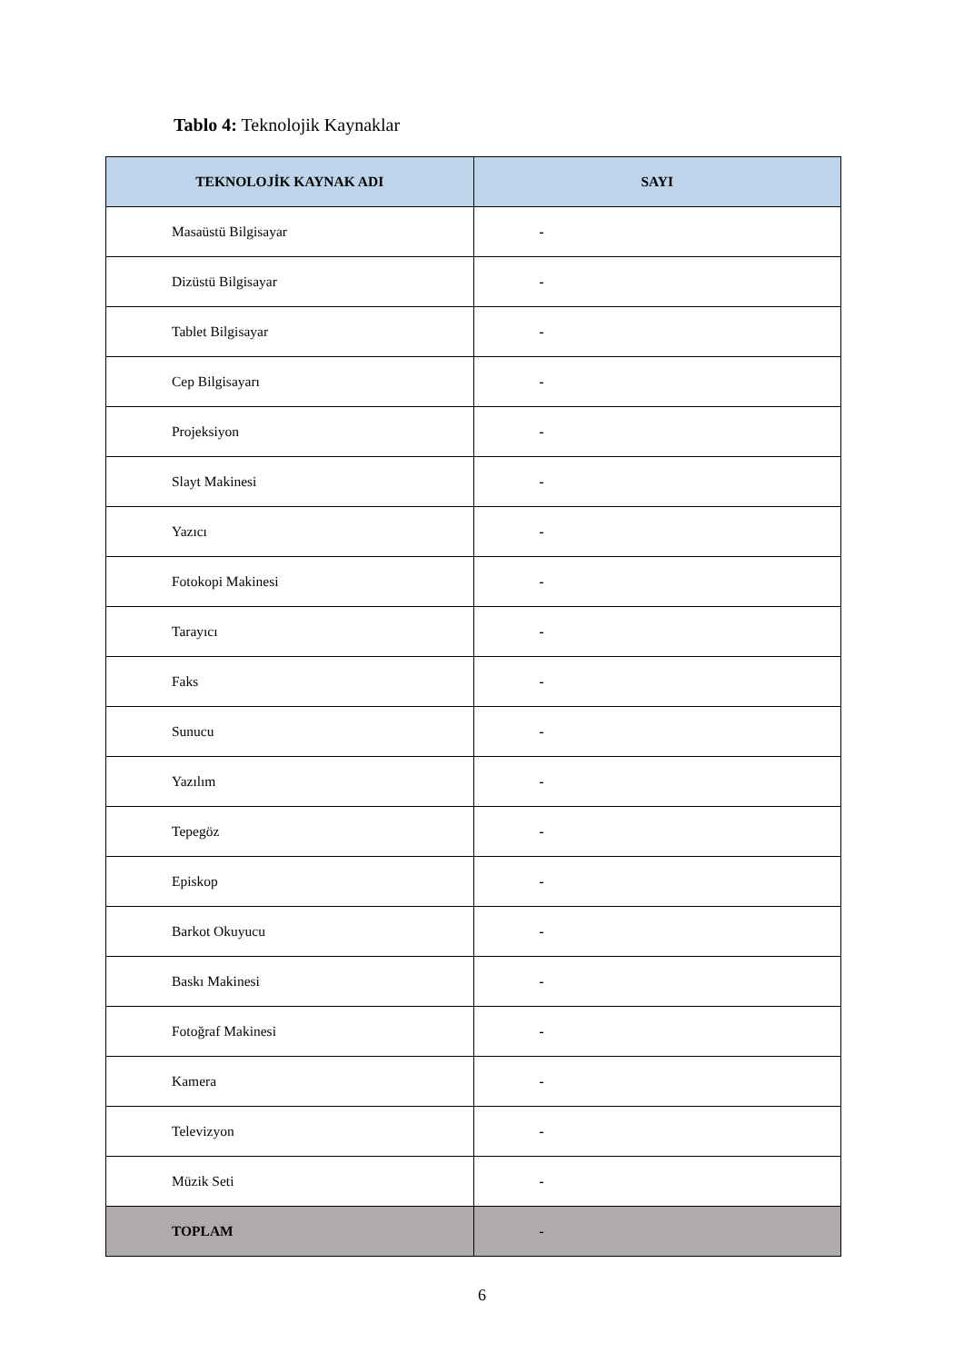Tablo 4: Teknolojik Kaynaklar
| TEKNOLOJİK KAYNAK ADI | SAYI |
| --- | --- |
| Masaüstü Bilgisayar | - |
| Dizüstü Bilgisayar | - |
| Tablet Bilgisayar | - |
| Cep Bilgisayarı | - |
| Projeksiyon | - |
| Slayt Makinesi | - |
| Yazıcı | - |
| Fotokopi Makinesi | - |
| Tarayıcı | - |
| Faks | - |
| Sunucu | - |
| Yazılım | - |
| Tepegöz | - |
| Episkop | - |
| Barkot Okuyucu | - |
| Baskı Makinesi | - |
| Fotoğraf Makinesi | - |
| Kamera | - |
| Televizyon | - |
| Müzik Seti | - |
| TOPLAM | - |
6